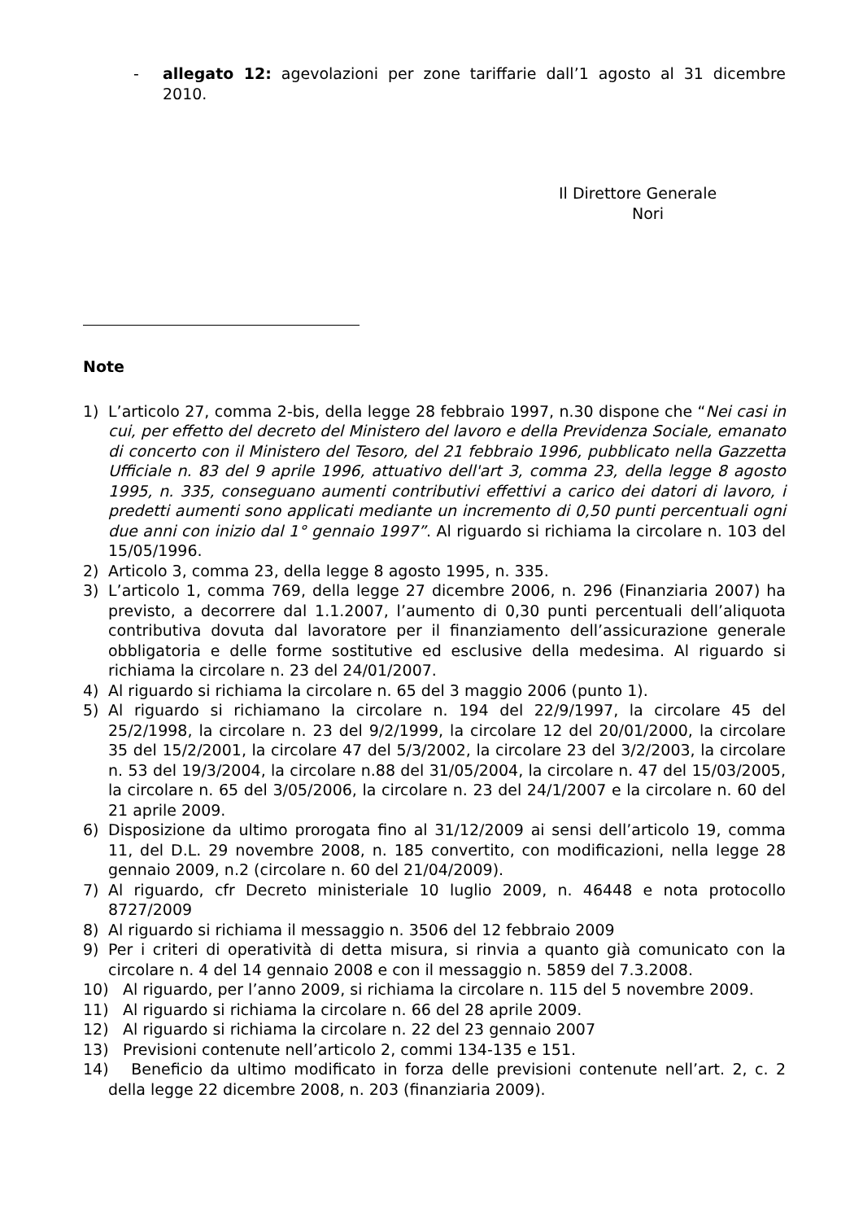- allegato 12: agevolazioni per zone tariffarie dall’1 agosto al 31 dicembre 2010.
Il Direttore Generale
Nori
Note
1) L’articolo 27, comma 2-bis, della legge 28 febbraio 1997, n.30 dispone che “Nei casi in cui, per effetto del decreto del Ministero del lavoro e della Previdenza Sociale, emanato di concerto con il Ministero del Tesoro, del 21 febbraio 1996, pubblicato nella Gazzetta Ufficiale n. 83 del 9 aprile 1996, attuativo dell'art 3, comma 23, della legge 8 agosto 1995, n. 335, conseguano aumenti contributivi effettivi a carico dei datori di lavoro, i predetti aumenti sono applicati mediante un incremento di 0,50 punti percentuali ogni due anni con inizio dal 1° gennaio 1997”. Al riguardo si richiama la circolare n. 103 del 15/05/1996.
2) Articolo 3, comma 23, della legge 8 agosto 1995, n. 335.
3) L’articolo 1, comma 769, della legge 27 dicembre 2006, n. 296 (Finanziaria 2007) ha previsto, a decorrere dal 1.1.2007, l’aumento di 0,30 punti percentuali dell’aliquota contributiva dovuta dal lavoratore per il finanziamento dell’assicurazione generale obbligatoria e delle forme sostitutive ed esclusive della medesima. Al riguardo si richiama la circolare n. 23 del 24/01/2007.
4) Al riguardo si richiama la circolare n. 65 del 3 maggio 2006 (punto 1).
5) Al riguardo si richiamano la circolare n. 194 del 22/9/1997, la circolare 45 del 25/2/1998, la circolare n. 23 del 9/2/1999, la circolare 12 del 20/01/2000, la circolare 35 del 15/2/2001, la circolare 47 del 5/3/2002, la circolare 23 del 3/2/2003, la circolare n. 53 del 19/3/2004, la circolare n.88 del 31/05/2004, la circolare n. 47 del 15/03/2005, la circolare n. 65 del 3/05/2006, la circolare n. 23 del 24/1/2007 e la circolare n. 60 del 21 aprile 2009.
6) Disposizione da ultimo prorogata fino al 31/12/2009 ai sensi dell’articolo 19, comma 11, del D.L. 29 novembre 2008, n. 185 convertito, con modificazioni, nella legge 28 gennaio 2009, n.2 (circolare n. 60 del 21/04/2009).
7) Al riguardo, cfr Decreto ministeriale 10 luglio 2009, n. 46448 e nota protocollo 8727/2009
8) Al riguardo si richiama il messaggio n. 3506 del 12 febbraio 2009
9) Per i criteri di operatività di detta misura, si rinvia a quanto già comunicato con la circolare n. 4 del 14 gennaio 2008 e con il messaggio n. 5859 del 7.3.2008.
10) Al riguardo, per l’anno 2009, si richiama la circolare n. 115 del 5 novembre 2009.
11) Al riguardo si richiama la circolare n. 66 del 28 aprile 2009.
12) Al riguardo si richiama la circolare n. 22 del 23 gennaio 2007
13) Previsioni contenute nell’articolo 2, commi 134-135 e 151.
14) Beneficio da ultimo modificato in forza delle previsioni contenute nell’art. 2, c. 2 della legge 22 dicembre 2008, n. 203 (finanziaria 2009).